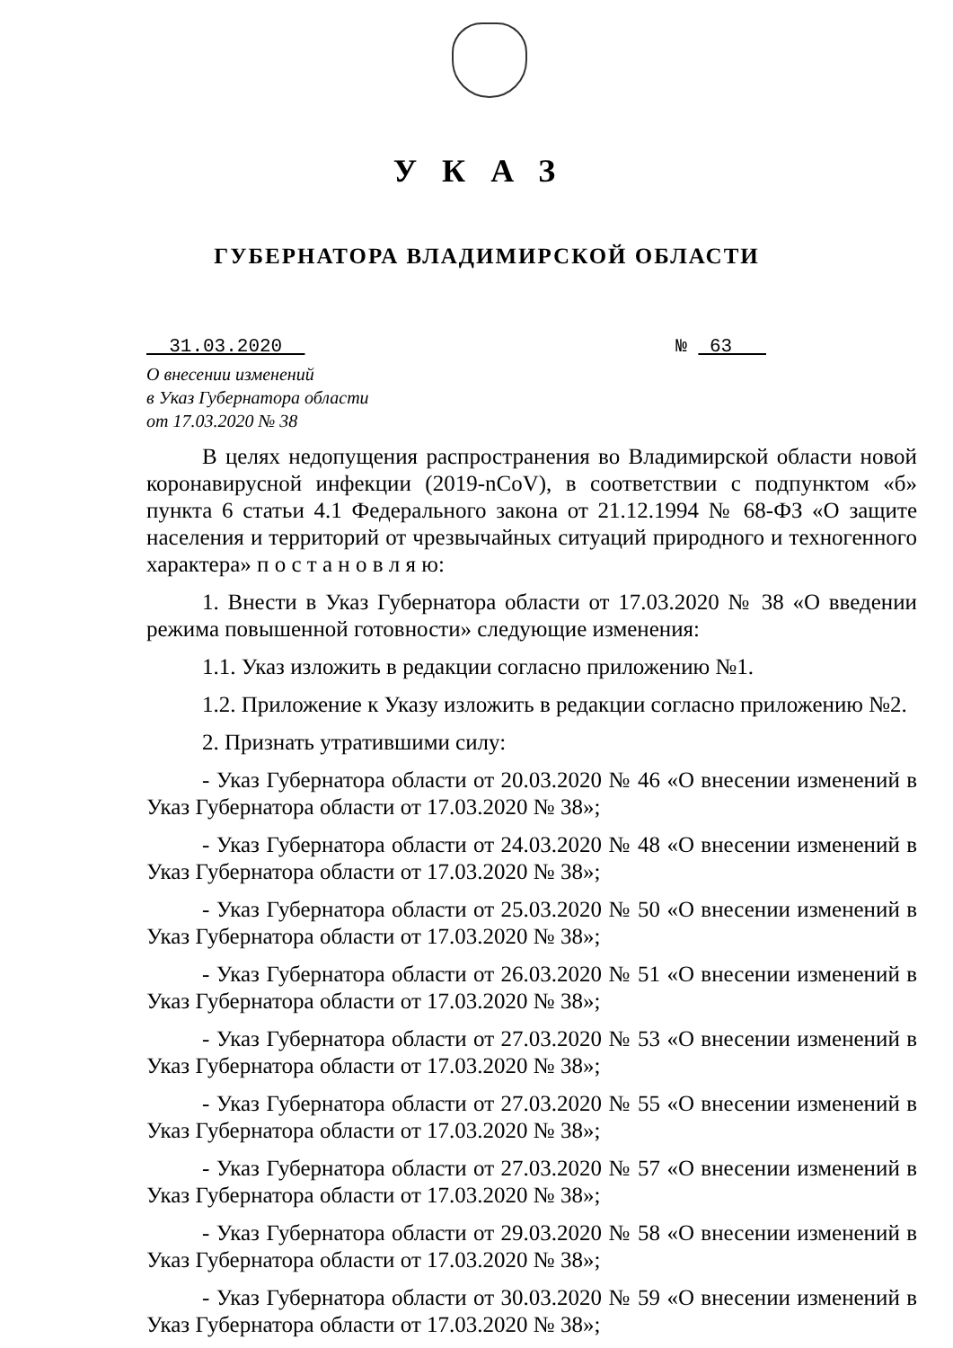УКАЗ
ГУБЕРНАТОРА ВЛАДИМИРСКОЙ ОБЛАСТИ
31.03.2020 № 63
О внесении изменений
в Указ Губернатора области
от 17.03.2020 № 38
В целях недопущения распространения во Владимирской области новой коронавирусной инфекции (2019-nCoV), в соответствии с подпунктом «б» пункта 6 статьи 4.1 Федерального закона от 21.12.1994 № 68-ФЗ «О защите населения и территорий от чрезвычайных ситуаций природного и техногенного характера» п о с т а н о в л я ю:
1. Внести в Указ Губернатора области от 17.03.2020 № 38 «О введении режима повышенной готовности» следующие изменения:
1.1. Указ изложить в редакции согласно приложению №1.
1.2. Приложение к Указу изложить в редакции согласно приложению №2.
2. Признать утратившими силу:
- Указ Губернатора области от 20.03.2020 № 46 «О внесении изменений в Указ Губернатора области от 17.03.2020 № 38»;
- Указ Губернатора области от 24.03.2020 № 48 «О внесении изменений в Указ Губернатора области от 17.03.2020 № 38»;
- Указ Губернатора области от 25.03.2020 № 50 «О внесении изменений в Указ Губернатора области от 17.03.2020 № 38»;
- Указ Губернатора области от 26.03.2020 № 51 «О внесении изменений в Указ Губернатора области от 17.03.2020 № 38»;
- Указ Губернатора области от 27.03.2020 № 53 «О внесении изменений в Указ Губернатора области от 17.03.2020 № 38»;
- Указ Губернатора области от 27.03.2020 № 55 «О внесении изменений в Указ Губернатора области от 17.03.2020 № 38»;
- Указ Губернатора области от 27.03.2020 № 57 «О внесении изменений в Указ Губернатора области от 17.03.2020 № 38»;
- Указ Губернатора области от 29.03.2020 № 58 «О внесении изменений в Указ Губернатора области от 17.03.2020 № 38»;
- Указ Губернатора области от 30.03.2020 № 59 «О внесении изменений в Указ Губернатора области от 17.03.2020 № 38»;